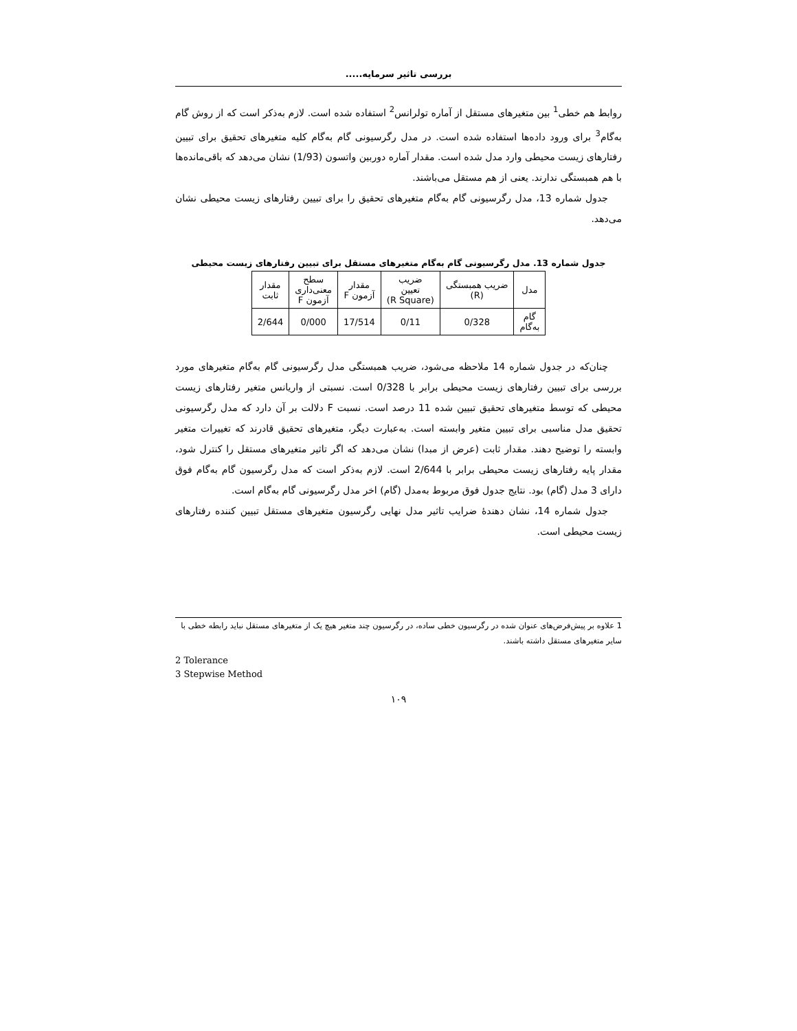بررسی تاثیر سرمایه.....
روابط هم خطی<sup>1</sup> بین متغیرهای مستقل از آماره تولرانس<sup>2</sup> استفاده شده است. لازم به‌ذکر است که از روش گام به‌گام<sup>3</sup> برای ورود داده‌ها استفاده شده است. در مدل رگرسیونی گام به‌گام کلیه متغیرهای تحقیق برای تبیین رفتارهای زیست محیطی وارد مدل شده است. مقدار آماره دوربین واتسون (1/93) نشان می‌دهد که باقی‌مانده‌ها با هم همبستگی ندارند. یعنی از هم مستقل می‌باشند.
جدول شماره 13، مدل رگرسیونی گام به‌گام متغیرهای تحقیق را برای تبیین رفتارهای زیست محیطی نشان می‌دهد.
جدول شماره 13. مدل رگرسیونی گام به‌گام متغیرهای مستقل برای تبیین رفتارهای زیست محیطی
| مدل | ضریب همبستگی (R) | ضریب تعیین (R Square) | مقدار آزمون F | سطح معنی‌داری آزمون F | مقدار ثابت |
| گام به‌گام | 0/328 | 0/11 | 17/514 | 0/000 | 2/644 |
چنان‌که در جدول شماره 14 ملاحظه می‌شود، ضریب همبستگی مدل رگرسیونی گام به‌گام متغیرهای مورد بررسی برای تبیین رفتارهای زیست محیطی برابر با 0/328 است. نسبتی از واریانس متغیر رفتارهای زیست محیطی که توسط متغیرهای تحقیق تبیین شده 11 درصد است. نسبت F دلالت بر آن دارد که مدل رگرسیونی تحقیق مدل مناسبی برای تبیین متغیر وابسته است. به‌عبارت دیگر، متغیرهای تحقیق قادرند که تغییرات متغیر وابسته را توضیح دهند. مقدار ثابت (عرض از مبدا) نشان می‌دهد که اگر تاثیر متغیرهای مستقل را کنترل شود، مقدار پایه رفتارهای زیست محیطی برابر با 2/644 است. لازم به‌ذکر است که مدل رگرسیون گام به‌گام فوق دارای 3 مدل (گام) بود. نتایج جدول فوق مربوط به‌مدل (گام) اخر مدل رگرسیونی گام به‌گام است.
جدول شماره 14، نشان دهندهٔ ضرایب تاثیر مدل نهایی رگرسیون متغیرهای مستقل تبیین کننده رفتارهای زیست محیطی است.
1 علاوه بر پیش‌فرض‌های عنوان شده در رگرسیون خطی ساده، در رگرسیون چند متغیر هیچ یک از متغیرهای مستقل نباید رابطه خطی با سایر متغیرهای مستقل داشته باشند.
2 Tolerance
3 Stepwise Method
۱۰۹